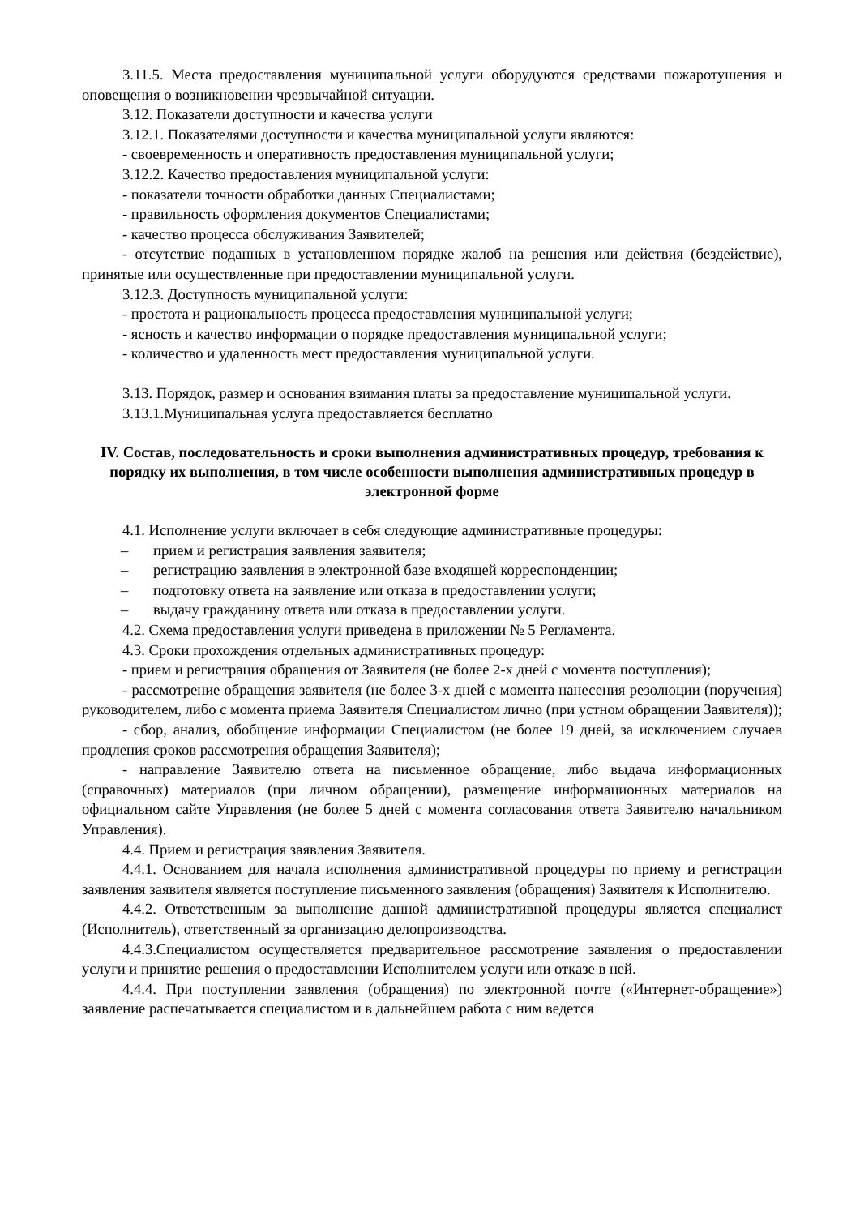3.11.5. Места предоставления муниципальной услуги оборудуются средствами пожаротушения и оповещения о возникновении чрезвычайной ситуации.
3.12. Показатели доступности и качества услуги
3.12.1. Показателями доступности и качества муниципальной услуги являются:
- своевременность и оперативность предоставления муниципальной услуги;
3.12.2. Качество предоставления муниципальной услуги:
- показатели точности обработки данных Специалистами;
- правильность оформления документов Специалистами;
- качество процесса обслуживания Заявителей;
- отсутствие поданных в установленном порядке жалоб на решения или действия (бездействие), принятые или осуществленные при предоставлении муниципальной услуги.
3.12.3. Доступность муниципальной услуги:
- простота и рациональность процесса предоставления муниципальной услуги;
- ясность и качество информации о порядке предоставления муниципальной услуги;
- количество и удаленность мест предоставления муниципальной услуги.
3.13. Порядок, размер и основания взимания платы за предоставление муниципальной услуги.
3.13.1.Муниципальная услуга предоставляется бесплатно
IV. Состав, последовательность и сроки выполнения административных процедур, требования к порядку их выполнения, в том числе особенности выполнения административных процедур в электронной форме
4.1. Исполнение услуги включает в себя следующие административные процедуры:
– прием и регистрация заявления заявителя;
– регистрацию заявления в электронной базе входящей корреспонденции;
– подготовку ответа на заявление или отказа в предоставлении услуги;
– выдачу гражданину ответа или отказа в предоставлении услуги.
4.2. Схема предоставления услуги приведена в приложении № 5 Регламента.
4.3. Сроки прохождения отдельных административных процедур:
- прием и регистрация обращения от Заявителя (не более 2-х дней с момента поступления);
- рассмотрение обращения заявителя (не более 3-х дней с момента нанесения резолюции (поручения) руководителем, либо с момента приема Заявителя Специалистом лично (при устном обращении Заявителя));
- сбор, анализ, обобщение информации Специалистом (не более 19 дней, за исключением случаев продления сроков рассмотрения обращения Заявителя);
- направление Заявителю ответа на письменное обращение, либо выдача информационных (справочных) материалов (при личном обращении), размещение информационных материалов на официальном сайте Управления (не более 5 дней с момента согласования ответа Заявителю начальником Управления).
4.4. Прием и регистрация заявления Заявителя.
4.4.1. Основанием для начала исполнения административной процедуры по приему и регистрации заявления заявителя является поступление письменного заявления (обращения) Заявителя к Исполнителю.
4.4.2. Ответственным за выполнение данной административной процедуры является специалист (Исполнитель), ответственный за организацию делопроизводства.
4.4.3.Специалистом осуществляется предварительное рассмотрение заявления о предоставлении услуги и принятие решения о предоставлении Исполнителем услуги или отказе в ней.
4.4.4. При поступлении заявления (обращения) по электронной почте («Интернет-обращение») заявление распечатывается специалистом и в дальнейшем работа с ним ведется